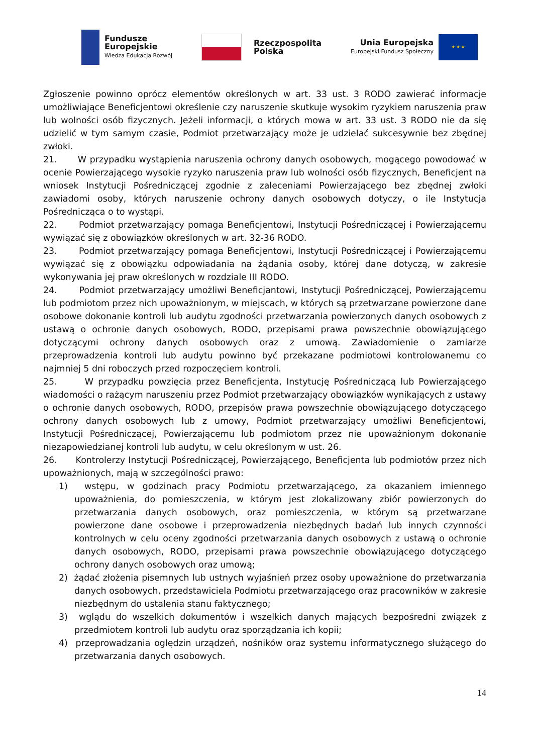Fundusze
Europejskie
Wiedza Edukacja Rozwój
Rzeczpospolita
Polska
Unia Europejska
Europejski Fundusz Społeczny
★ ★ ★
Zgłoszenie powinno oprócz elementów określonych w art. 33 ust. 3 RODO zawierać informacje umożliwiające Beneficjentowi określenie czy naruszenie skutkuje wysokim ryzykiem naruszenia praw lub wolności osób fizycznych. Jeżeli informacji, o których mowa w art. 33 ust. 3 RODO nie da się udzielić w tym samym czasie, Podmiot przetwarzający może je udzielać sukcesywnie bez zbędnej zwłoki.
21. W przypadku wystąpienia naruszenia ochrony danych osobowych, mogącego powodować w ocenie Powierzającego wysokie ryzyko naruszenia praw lub wolności osób fizycznych, Beneficjent na wniosek Instytucji Pośredniczącej zgodnie z zaleceniami Powierzającego bez zbędnej zwłoki zawiadomi osoby, których naruszenie ochrony danych osobowych dotyczy, o ile Instytucja Pośrednicząca o to wystąpi.
22. Podmiot przetwarzający pomaga Beneficjentowi, Instytucji Pośredniczącej i Powierzającemu wywiązać się z obowiązków określonych w art. 32-36 RODO.
23. Podmiot przetwarzający pomaga Beneficjentowi, Instytucji Pośredniczącej i Powierzającemu wywiązać się z obowiązku odpowiadania na żądania osoby, której dane dotyczą, w zakresie wykonywania jej praw określonych w rozdziale III RODO.
24. Podmiot przetwarzający umożliwi Beneficjantowi, Instytucji Pośredniczącej, Powierzającemu lub podmiotom przez nich upoważnionym, w miejscach, w których są przetwarzane powierzone dane osobowe dokonanie kontroli lub audytu zgodności przetwarzania powierzonych danych osobowych z ustawą o ochronie danych osobowych, RODO, przepisami prawa powszechnie obowiązującego dotyczącymi ochrony danych osobowych oraz z umową. Zawiadomienie o zamiarze przeprowadzenia kontroli lub audytu powinno być przekazane podmiotowi kontrolowanemu co najmniej 5 dni roboczych przed rozpoczęciem kontroli.
25. W przypadku powzięcia przez Beneficjenta, Instytucję Pośredniczącą lub Powierzającego wiadomości o rażącym naruszeniu przez Podmiot przetwarzający obowiązków wynikających z ustawy o ochronie danych osobowych, RODO, przepisów prawa powszechnie obowiązującego dotyczącego ochrony danych osobowych lub z umowy, Podmiot przetwarzający umożliwi Beneficjentowi, Instytucji Pośredniczącej, Powierzającemu lub podmiotom przez nie upoważnionym dokonanie niezapowiedzianej kontroli lub audytu, w celu określonym w ust. 26.
26. Kontrolerzy Instytucji Pośredniczącej, Powierzającego, Beneficjenta lub podmiotów przez nich upoważnionych, mają w szczególności prawo:
1) wstępu, w godzinach pracy Podmiotu przetwarzającego, za okazaniem imiennego upoważnienia, do pomieszczenia, w którym jest zlokalizowany zbiór powierzonych do przetwarzania danych osobowych, oraz pomieszczenia, w którym są przetwarzane powierzone dane osobowe i przeprowadzenia niezbędnych badań lub innych czynności kontrolnych w celu oceny zgodności przetwarzania danych osobowych z ustawą o ochronie danych osobowych, RODO, przepisami prawa powszechnie obowiązującego dotyczącego ochrony danych osobowych oraz umową;
2) żądać złożenia pisemnych lub ustnych wyjaśnień przez osoby upoważnione do przetwarzania danych osobowych, przedstawiciela Podmiotu przetwarzającego oraz pracowników w zakresie niezbędnym do ustalenia stanu faktycznego;
3) wglądu do wszelkich dokumentów i wszelkich danych mających bezpośredni związek z przedmiotem kontroli lub audytu oraz sporządzania ich kopii;
4) przeprowadzania oględzin urządzeń, nośników oraz systemu informatycznego służącego do przetwarzania danych osobowych.
14